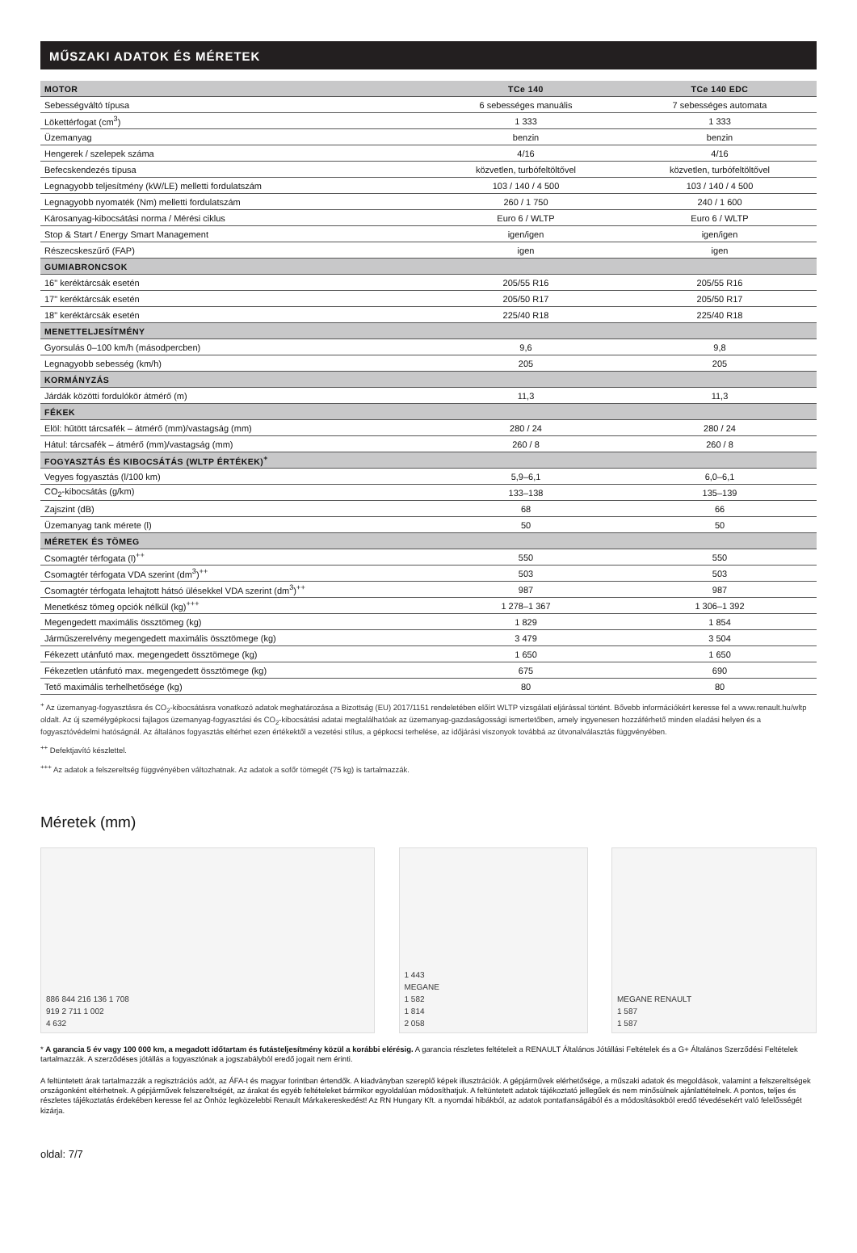MŰSZAKI ADATOK ÉS MÉRETEK
| MOTOR | TCe 140 | TCe 140 EDC |
| --- | --- | --- |
| Sebességváltó típusa | 6 sebességes manuális | 7 sebességes automata |
| Lökettérfogat (cm<sup>3</sup>) | 1 333 | 1 333 |
| Üzemanyag | benzin | benzin |
| Hengerek / szelepek száma | 4/16 | 4/16 |
| Befecskendezés típusa | közvetlen, turbófeltöltővel | közvetlen, turbófeltöltővel |
| Legnagyobb teljesítmény (kW/LE) melletti fordulatszám | 103 / 140 / 4 500 | 103 / 140 / 4 500 |
| Legnagyobb nyomaték (Nm) melletti fordulatszám | 260 / 1 750 | 240 / 1 600 |
| Károsanyag-kibocsátási norma / Mérési ciklus | Euro 6 / WLTP | Euro 6 / WLTP |
| Stop & Start / Energy Smart Management | igen/igen | igen/igen |
| Részecskeszűrő (FAP) | igen | igen |
| GUMIABRONCSOK | | |
| 16" keréktárcsák esetén | 205/55 R16 | 205/55 R16 |
| 17" keréktárcsák esetén | 205/50 R17 | 205/50 R17 |
| 18" keréktárcsák esetén | 225/40 R18 | 225/40 R18 |
| MENETTELJESÍTMÉNY | | |
| Gyorsulás 0–100 km/h (másodpercben) | 9,6 | 9,8 |
| Legnagyobb sebesség (km/h) | 205 | 205 |
| KORMÁNYZÁS | | |
| Járdák közötti fordulókör átmérő (m) | 11,3 | 11,3 |
| FÉKEK | | |
| Elöl: hűtött tárcsafék – átmérő (mm)/vastagság (mm) | 280 / 24 | 280 / 24 |
| Hátul: tárcsafék – átmérő (mm)/vastagság (mm) | 260 / 8 | 260 / 8 |
| FOGYASZTÁS ÉS KIBOCSÁTÁS (WLTP ÉRTÉKEK)<sup>+</sup> | | |
| Vegyes fogyasztás (l/100 km) | 5,9–6,1 | 6,0–6,1 |
| CO<sub>2</sub>-kibocsátás (g/km) | 133–138 | 135–139 |
| Zajszint (dB) | 68 | 66 |
| Üzemanyag tank mérete (l) | 50 | 50 |
| MÉRETEK ÉS TÖMEG | | |
| Csomagtér térfogata (l)<sup>++</sup> | 550 | 550 |
| Csomagtér térfogata VDA szerint (dm<sup>3</sup>)<sup>++</sup> | 503 | 503 |
| Csomagtér térfogata lehajtott hátsó ülésekkel VDA szerint (dm<sup>3</sup>)<sup>++</sup> | 987 | 987 |
| Menetkész tömeg opciók nélkül (kg)<sup>+++</sup> | 1 278–1 367 | 1 306–1 392 |
| Megengedett maximális össztömeg (kg) | 1 829 | 1 854 |
| Járműszerelvény megengedett maximális össztömege (kg) | 3 479 | 3 504 |
| Fékezett utánfutó max. megengedett össztömege (kg) | 1 650 | 1 650 |
| Fékezetlen utánfutó max. megengedett össztömege (kg) | 675 | 690 |
| Tető maximális terhelhetősége (kg) | 80 | 80 |
<sup>+</sup> Az üzemanyag-fogyasztásra és CO<sub>2</sub>-kibocsátásra vonatkozó adatok meghatározása a Bizottság (EU) 2017/1151 rendeletében előírt WLTP vizsgálati eljárással történt. Bővebb információkért keresse fel a www.renault.hu/wltp oldalt. Az új személygépkocsi fajlagos üzemanyag-fogyasztási és CO<sub>2</sub>-kibocsátási adatai megtalálhatóak az üzemanyag-gazdaságossági ismertetőben, amely ingyenesen hozzáférhető minden eladási helyen és a fogyasztóvédelmi hatóságnál. Az általános fogyasztás eltérhet ezen értékektől a vezetési stílus, a gépkocsi terhelése, az időjárási viszonyok továbbá az útvonalválasztás függvényében.
<sup>++</sup> Defektjavító készlettel.
<sup>+++</sup> Az adatok a felszereltség függvényében változhatnak. Az adatok a sofőr tömegét (75 kg) is tartalmazzák.
Méretek (mm)
886 844 216 136 1 708
919 2 711 1 002
4 632
1 443
MEGANE
1 582
1 814
2 058
MEGANE RENAULT
1 587
1 587
* A garancia 5 év vagy 100 000 km, a megadott időtartam és futásteljesítmény közül a korábbi elérésig. A garancia részletes feltételeit a RENAULT Általános Jótállási Feltételek és a G+ Általános Szerződési Feltételek tartalmazzák. A szerződéses jótállás a fogyasztónak a jogszabályból eredő jogait nem érinti.
A feltüntetett árak tartalmazzák a regisztrációs adót, az ÁFA-t és magyar forintban értendők. A kiadványban szereplő képek illusztrációk. A gépjárművek elérhetősége, a műszaki adatok és megoldások, valamint a felszereltségek országonként eltérhetnek. A gépjárművek felszereltségét, az árakat és egyéb feltételeket bármikor egyoldalúan módosíthatjuk. A feltüntetett adatok tájékoztató jellegűek és nem minősülnek ajánlattételnek. A pontos, teljes és részletes tájékoztatás érdekében keresse fel az Önhöz legközelebbi Renault Márkakereskedést! Az RN Hungary Kft. a nyomdai hibákból, az adatok pontatlanságából és a módosításokból eredő tévedésekért való felelősségét kizárja.
oldal: 7/7